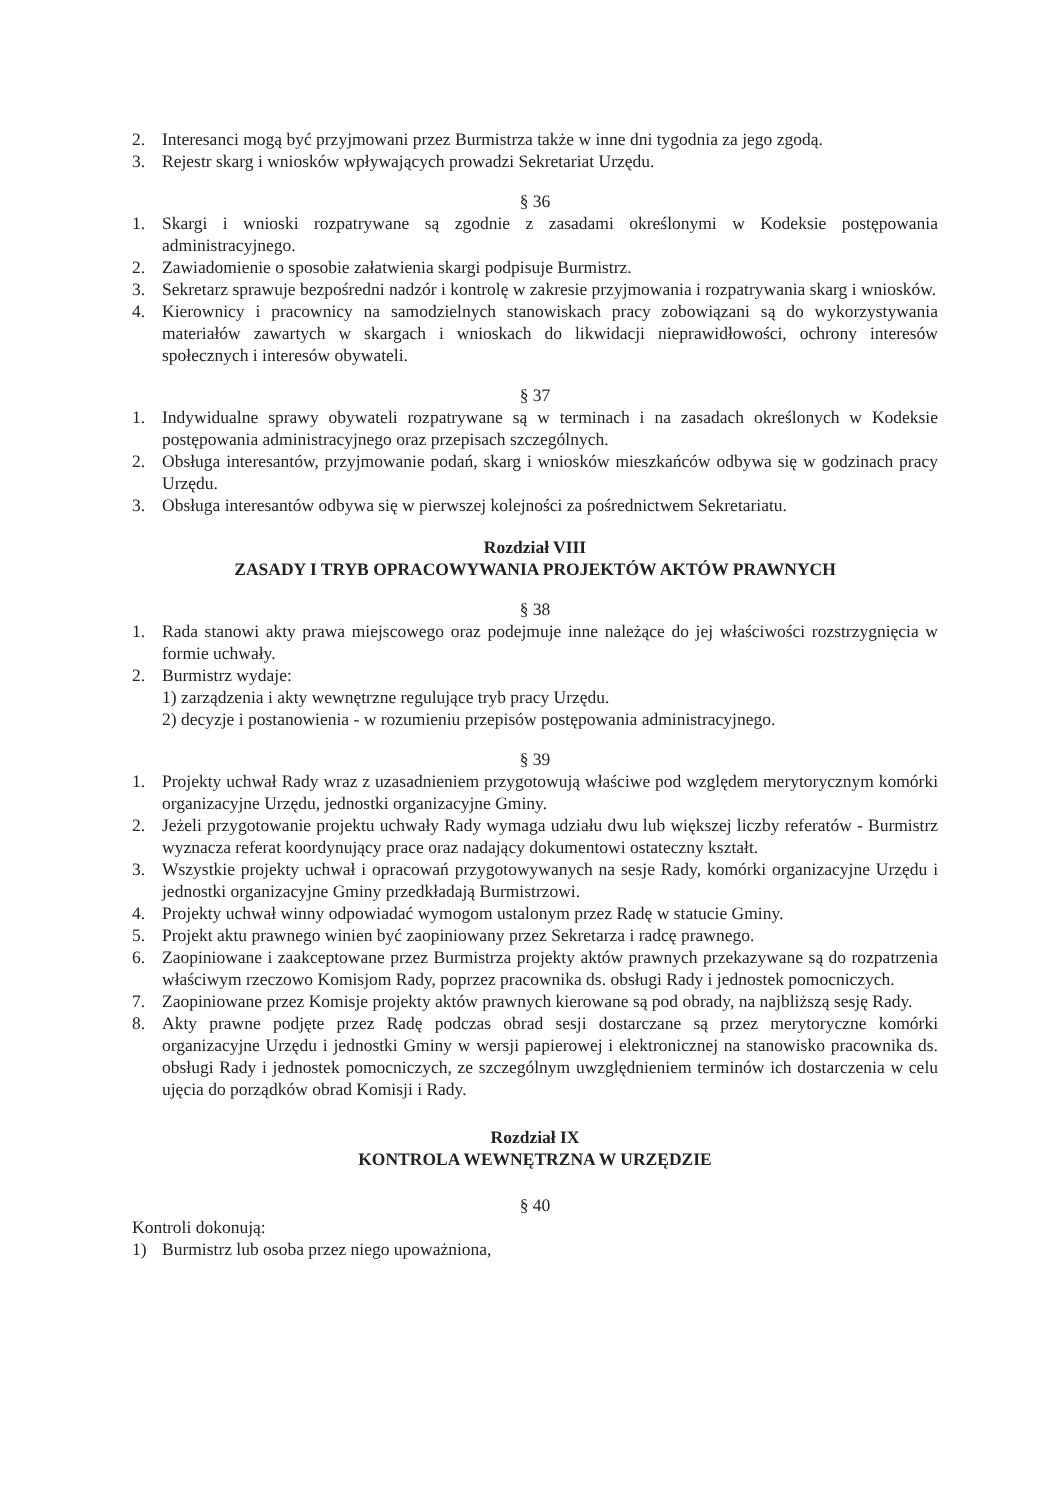2. Interesanci mogą być przyjmowani przez Burmistrza także w inne dni tygodnia za jego zgodą.
3. Rejestr skarg i wniosków wpływających prowadzi Sekretariat Urzędu.
§ 36
1. Skargi i wnioski rozpatrywane są zgodnie z zasadami określonymi w Kodeksie postępowania administracyjnego.
2. Zawiadomienie o sposobie załatwienia skargi podpisuje Burmistrz.
3. Sekretarz sprawuje bezpośredni nadzór i kontrolę w zakresie przyjmowania i rozpatrywania skarg i wniosków.
4. Kierownicy i pracownicy na samodzielnych stanowiskach pracy zobowiązani są do wykorzystywania materiałów zawartych w skargach i wnioskach do likwidacji nieprawidłowości, ochrony interesów społecznych i interesów obywateli.
§ 37
1. Indywidualne sprawy obywateli rozpatrywane są w terminach i na zasadach określonych w Kodeksie postępowania administracyjnego oraz przepisach szczególnych.
2. Obsługa interesantów, przyjmowanie podań, skarg i wniosków mieszkańców odbywa się w godzinach pracy Urzędu.
3. Obsługa interesantów odbywa się w pierwszej kolejności za pośrednictwem Sekretariatu.
Rozdział VIII
ZASADY I TRYB OPRACOWYWANIA PROJEKTÓW AKTÓW PRAWNYCH
§ 38
1. Rada stanowi akty prawa miejscowego oraz podejmuje inne należące do jej właściwości rozstrzygnięcia w formie uchwały.
2. Burmistrz wydaje:
1) zarządzenia i akty wewnętrzne regulujące tryb pracy Urzędu.
2) decyzje i postanowienia - w rozumieniu przepisów postępowania administracyjnego.
§ 39
1. Projekty uchwał Rady wraz z uzasadnieniem przygotowują właściwe pod względem merytorycznym komórki organizacyjne Urzędu, jednostki organizacyjne Gminy.
2. Jeżeli przygotowanie projektu uchwały Rady wymaga udziału dwu lub większej liczby referatów - Burmistrz wyznacza referat koordynujący prace oraz nadający dokumentowi ostateczny kształt.
3. Wszystkie projekty uchwał i opracowań przygotowywanych na sesje Rady, komórki organizacyjne Urzędu i jednostki organizacyjne Gminy przedkładają Burmistrzowi.
4. Projekty uchwał winny odpowiadać wymogom ustalonym przez Radę w statucie Gminy.
5. Projekt aktu prawnego winien być zaopiniowany przez Sekretarza i radcę prawnego.
6. Zaopiniowane i zaakceptowane przez Burmistrza projekty aktów prawnych przekazywane są do rozpatrzenia właściwym rzeczowo Komisjom Rady, poprzez pracownika ds. obsługi Rady i jednostek pomocniczych.
7. Zaopiniowane przez Komisje projekty aktów prawnych kierowane są pod obrady, na najbliższą sesję Rady.
8. Akty prawne podjęte przez Radę podczas obrad sesji dostarczane są przez merytoryczne komórki organizacyjne Urzędu i jednostki Gminy w wersji papierowej i elektronicznej na stanowisko pracownika ds. obsługi Rady i jednostek pomocniczych, ze szczególnym uwzględnieniem terminów ich dostarczenia w celu ujęcia do porządków obrad Komisji i Rady.
Rozdział IX
KONTROLA WEWNĘTRZNA W URZĘDZIE
§ 40
Kontroli dokonują:
1) Burmistrz lub osoba przez niego upoważniona,